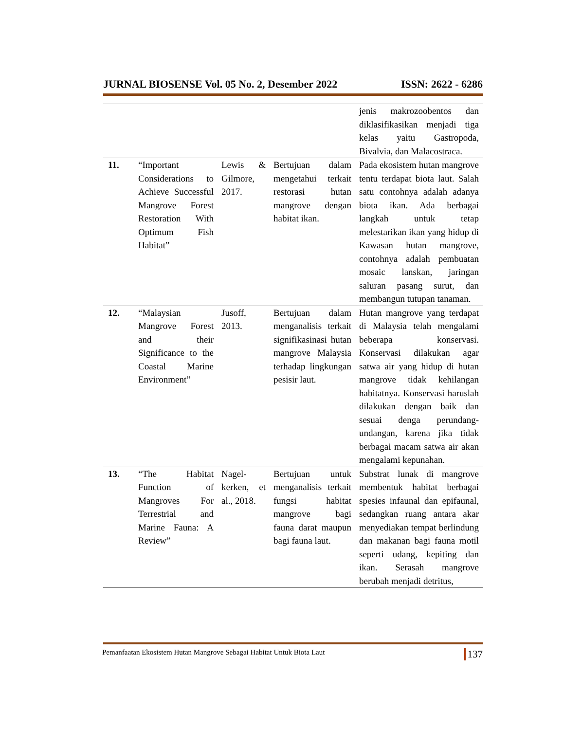JURNAL BIOSENSE Vol. 05 No. 2, Desember 2022 ISSN: 2622 - 6286
| | | | | jenis makrozoobentos dan diklasifikasikan menjadi tiga kelas yaitu Gastropoda, Bivalvia, dan Malacostraca. |
| 11. | “Important Considerations to Achieve Successful Mangrove Forest Restoration With Optimum Fish Habitat” | Lewis & Gilmore, 2017. | Bertujuan dalam mengetahui terkait restorasi hutan mangrove dengan habitat ikan. | Pada ekosistem hutan mangrove tentu terdapat biota laut. Salah satu contohnya adalah adanya biota ikan. Ada berbagai langkah untuk tetap melestarikan ikan yang hidup di Kawasan hutan mangrove, contohnya adalah pembuatan mosaic lanskan, jaringan saluran pasang surut, dan membangun tutupan tanaman. |
| 12. | “Malaysian Mangrove Forest and their Significance to the Coastal Marine Environment” | Jusoff, 2013. | Bertujuan dalam menganalisis terkait signifikasinasi hutan mangrove Malaysia terhadap lingkungan pesisir laut. | Hutan mangrove yang terdapat di Malaysia telah mengalami beberapa konservasi. Konservasi dilakukan agar satwa air yang hidup di hutan mangrove tidak kehilangan habitatnya. Konservasi haruslah dilakukan dengan baik dan sesuai denga perundang-undangan, karena jika tidak berbagai macam satwa air akan mengalami kepunahan. |
| 13. | “The Habitat Function of Mangroves For Terrestrial and Marine Fauna: A Review” | Nagel-kerken, et al., 2018. | Bertujuan untuk menganalisis terkait fungsi habitat mangrove bagi fauna darat maupun bagi fauna laut. | Substrat lunak di mangrove membentuk habitat berbagai spesies infaunal dan epifaunal, sedangkan ruang antara akar menyediakan tempat berlindung dan makanan bagi fauna motil seperti udang, kepiting dan ikan. Serasah mangrove berubah menjadi detritus, |
Pemanfaatan Ekosistem Hutan Mangrove Sebagai Habitat Untuk Biota Laut 137